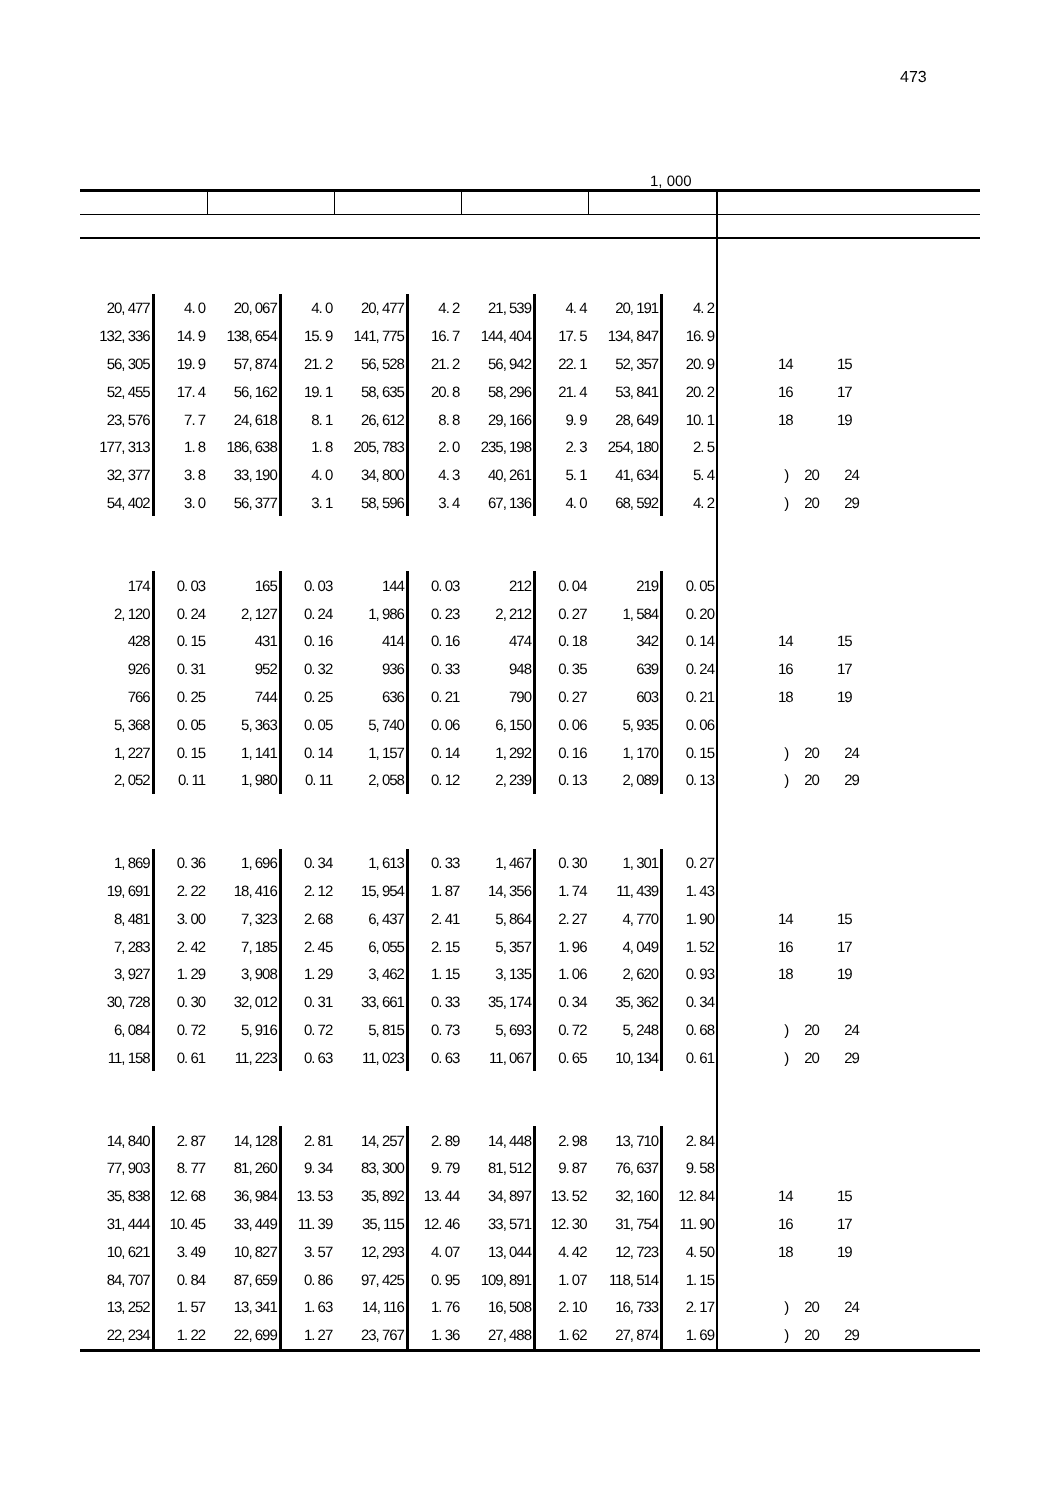473
1, 000
| 20, 477 | 4. 0 | 20, 067 | 4. 0 | 20, 477 | 4. 2 | 21, 539 | 4. 4 | 20, 191 | 4. 2 | |
| 132, 336 | 14. 9 | 138, 654 | 15. 9 | 141, 775 | 16. 7 | 144, 404 | 17. 5 | 134, 847 | 16. 9 | |
| 56, 305 | 19. 9 | 57, 874 | 21. 2 | 56, 528 | 21. 2 | 56, 942 | 22. 1 | 52, 357 | 20. 9 | 14 15 |
| 52, 455 | 17. 4 | 56, 162 | 19. 1 | 58, 635 | 20. 8 | 58, 296 | 21. 4 | 53, 841 | 20. 2 | 16 17 |
| 23, 576 | 7. 7 | 24, 618 | 8. 1 | 26, 612 | 8. 8 | 29, 166 | 9. 9 | 28, 649 | 10. 1 | 18 19 |
| 177, 313 | 1. 8 | 186, 638 | 1. 8 | 205, 783 | 2. 0 | 235, 198 | 2. 3 | 254, 180 | 2. 5 | |
| 32, 377 | 3. 8 | 33, 190 | 4. 0 | 34, 800 | 4. 3 | 40, 261 | 5. 1 | 41, 634 | 5. 4 | ) 20 24 |
| 54, 402 | 3. 0 | 56, 377 | 3. 1 | 58, 596 | 3. 4 | 67, 136 | 4. 0 | 68, 592 | 4. 2 | ) 20 29 |
| 174 | 0. 03 | 165 | 0. 03 | 144 | 0. 03 | 212 | 0. 04 | 219 | 0. 05 | |
| 2, 120 | 0. 24 | 2, 127 | 0. 24 | 1, 986 | 0. 23 | 2, 212 | 0. 27 | 1, 584 | 0. 20 | |
| 428 | 0. 15 | 431 | 0. 16 | 414 | 0. 16 | 474 | 0. 18 | 342 | 0. 14 | 14 15 |
| 926 | 0. 31 | 952 | 0. 32 | 936 | 0. 33 | 948 | 0. 35 | 639 | 0. 24 | 16 17 |
| 766 | 0. 25 | 744 | 0. 25 | 636 | 0. 21 | 790 | 0. 27 | 603 | 0. 21 | 18 19 |
| 5, 368 | 0. 05 | 5, 363 | 0. 05 | 5, 740 | 0. 06 | 6, 150 | 0. 06 | 5, 935 | 0. 06 | |
| 1, 227 | 0. 15 | 1, 141 | 0. 14 | 1, 157 | 0. 14 | 1, 292 | 0. 16 | 1, 170 | 0. 15 | ) 20 24 |
| 2, 052 | 0. 11 | 1, 980 | 0. 11 | 2, 058 | 0. 12 | 2, 239 | 0. 13 | 2, 089 | 0. 13 | ) 20 29 |
| 1, 869 | 0. 36 | 1, 696 | 0. 34 | 1, 613 | 0. 33 | 1, 467 | 0. 30 | 1, 301 | 0. 27 | |
| 19, 691 | 2. 22 | 18, 416 | 2. 12 | 15, 954 | 1. 87 | 14, 356 | 1. 74 | 11, 439 | 1. 43 | |
| 8, 481 | 3. 00 | 7, 323 | 2. 68 | 6, 437 | 2. 41 | 5, 864 | 2. 27 | 4, 770 | 1. 90 | 14 15 |
| 7, 283 | 2. 42 | 7, 185 | 2. 45 | 6, 055 | 2. 15 | 5, 357 | 1. 96 | 4, 049 | 1. 52 | 16 17 |
| 3, 927 | 1. 29 | 3, 908 | 1. 29 | 3, 462 | 1. 15 | 3, 135 | 1. 06 | 2, 620 | 0. 93 | 18 19 |
| 30, 728 | 0. 30 | 32, 012 | 0. 31 | 33, 661 | 0. 33 | 35, 174 | 0. 34 | 35, 362 | 0. 34 | |
| 6, 084 | 0. 72 | 5, 916 | 0. 72 | 5, 815 | 0. 73 | 5, 693 | 0. 72 | 5, 248 | 0. 68 | ) 20 24 |
| 11, 158 | 0. 61 | 11, 223 | 0. 63 | 11, 023 | 0. 63 | 11, 067 | 0. 65 | 10, 134 | 0. 61 | ) 20 29 |
| 14, 840 | 2. 87 | 14, 128 | 2. 81 | 14, 257 | 2. 89 | 14, 448 | 2. 98 | 13, 710 | 2. 84 | |
| 77, 903 | 8. 77 | 81, 260 | 9. 34 | 83, 300 | 9. 79 | 81, 512 | 9. 87 | 76, 637 | 9. 58 | |
| 35, 838 | 12. 68 | 36, 984 | 13. 53 | 35, 892 | 13. 44 | 34, 897 | 13. 52 | 32, 160 | 12. 84 | 14 15 |
| 31, 444 | 10. 45 | 33, 449 | 11. 39 | 35, 115 | 12. 46 | 33, 571 | 12. 30 | 31, 754 | 11. 90 | 16 17 |
| 10, 621 | 3. 49 | 10, 827 | 3. 57 | 12, 293 | 4. 07 | 13, 044 | 4. 42 | 12, 723 | 4. 50 | 18 19 |
| 84, 707 | 0. 84 | 87, 659 | 0. 86 | 97, 425 | 0. 95 | 109, 891 | 1. 07 | 118, 514 | 1. 15 | |
| 13, 252 | 1. 57 | 13, 341 | 1. 63 | 14, 116 | 1. 76 | 16, 508 | 2. 10 | 16, 733 | 2. 17 | ) 20 24 |
| 22, 234 | 1. 22 | 22, 699 | 1. 27 | 23, 767 | 1. 36 | 27, 488 | 1. 62 | 27, 874 | 1. 69 | ) 20 29 |